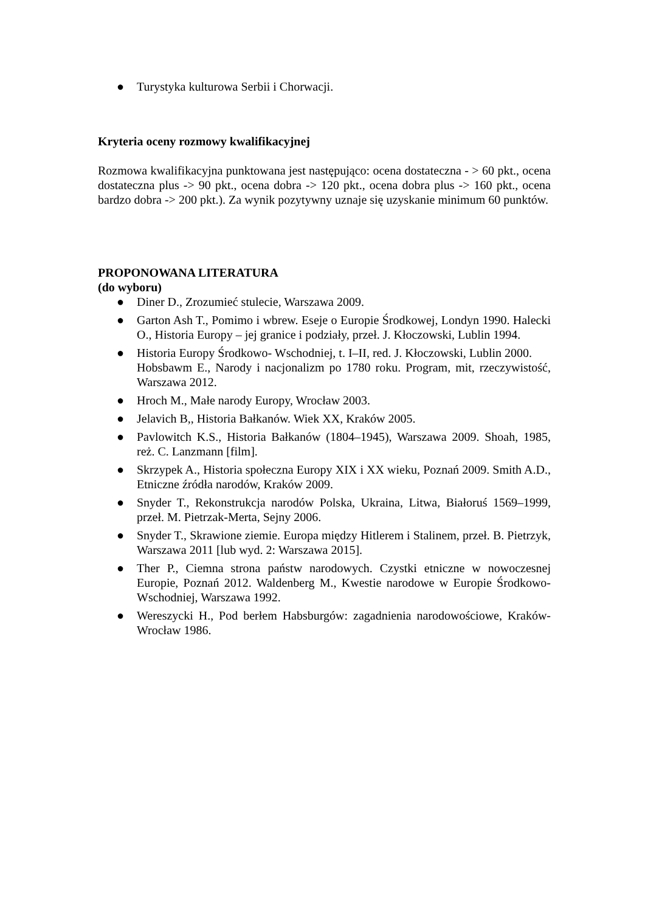● Turystyka kulturowa Serbii i Chorwacji.
Kryteria oceny rozmowy kwalifikacyjnej
Rozmowa kwalifikacyjna punktowana jest następująco: ocena dostateczna - > 60 pkt., ocena dostateczna plus -> 90 pkt., ocena dobra -> 120 pkt., ocena dobra plus -> 160 pkt., ocena bardzo dobra -> 200 pkt.). Za wynik pozytywny uznaje się uzyskanie minimum 60 punktów.
PROPONOWANA LITERATURA
(do wyboru)
● Diner D., Zrozumieć stulecie, Warszawa 2009.
● Garton Ash T., Pomimo i wbrew. Eseje o Europie Środkowej, Londyn 1990. Halecki O., Historia Europy – jej granice i podziały, przeł. J. Kłoczowski, Lublin 1994.
● Historia Europy Środkowo- Wschodniej, t. I–II, red. J. Kłoczowski, Lublin 2000.
Hobsbawm E., Narody i nacjonalizm po 1780 roku. Program, mit, rzeczywistość, Warszawa 2012.
● Hroch M., Małe narody Europy, Wrocław 2003.
● Jelavich B,, Historia Bałkanów. Wiek XX, Kraków 2005.
● Pavlowitch K.S., Historia Bałkanów (1804–1945), Warszawa 2009. Shoah, 1985, reż. C. Lanzmann [film].
● Skrzypek A., Historia społeczna Europy XIX i XX wieku, Poznań 2009. Smith A.D., Etniczne źródła narodów, Kraków 2009.
● Snyder T., Rekonstrukcja narodów Polska, Ukraina, Litwa, Białoruś 1569–1999, przeł. M. Pietrzak-Merta, Sejny 2006.
● Snyder T., Skrawione ziemie. Europa między Hitlerem i Stalinem, przeł. B. Pietrzyk, Warszawa 2011 [lub wyd. 2: Warszawa 2015].
● Ther P., Ciemna strona państw narodowych. Czystki etniczne w nowoczesnej Europie, Poznań 2012. Waldenberg M., Kwestie narodowe w Europie Środkowo-Wschodniej, Warszawa 1992.
● Wereszycki H., Pod berłem Habsburgów: zagadnienia narodowościowe, Kraków-Wrocław 1986.